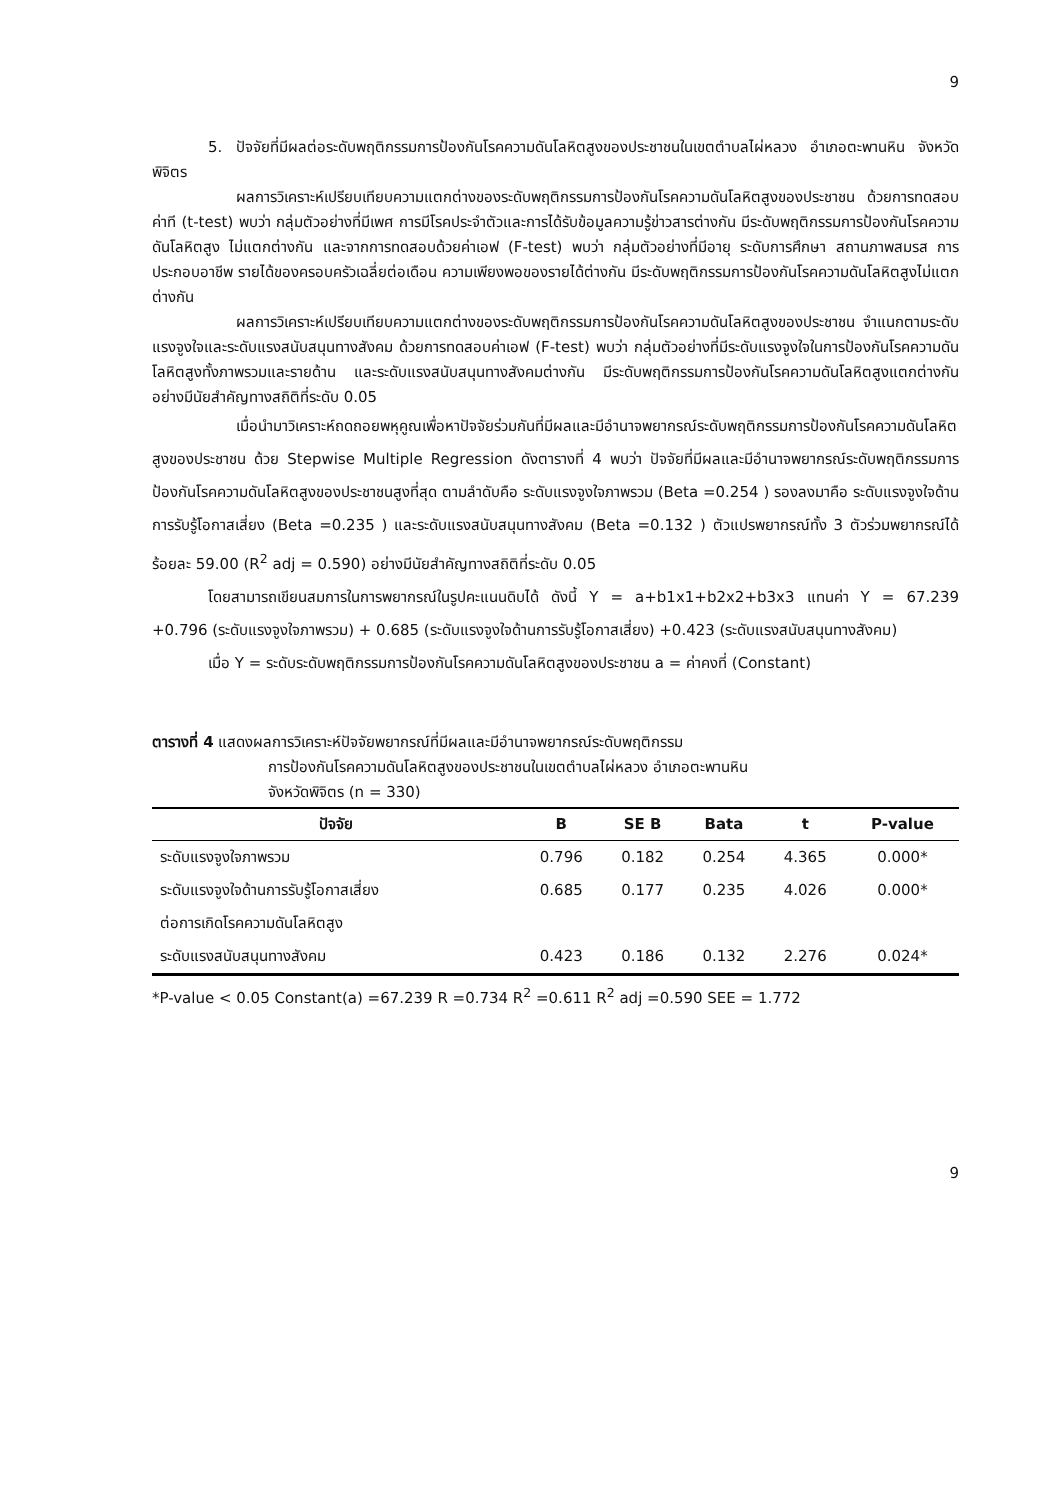9
5. ปัจจัยที่มีผลต่อระดับพฤติกรรมการป้องกันโรคความดันโลหิตสูงของประชาชนในเขตตำบลไผ่หลวง อำเภอตะพานหิน จังหวัดพิจิตร
ผลการวิเคราะห์เปรียบเทียบความแตกต่างของระดับพฤติกรรมการป้องกันโรคความดันโลหิตสูงของประชาชน ด้วยการทดสอบค่าที (t-test) พบว่า กลุ่มตัวอย่างที่มีเพศ การมีโรคประจำตัวและการได้รับข้อมูลความรู้ข่าวสารต่างกัน มีระดับพฤติกรรมการป้องกันโรคความดันโลหิตสูง ไม่แตกต่างกัน และจากการทดสอบด้วยค่าเอฟ (F-test) พบว่า กลุ่มตัวอย่างที่มีอายุ ระดับการศึกษา สถานภาพสมรส การประกอบอาชีพ รายได้ของครอบครัวเฉลี่ยต่อเดือน ความเพียงพอของรายได้ต่างกัน มีระดับพฤติกรรมการป้องกันโรคความดันโลหิตสูงไม่แตกต่างกัน
ผลการวิเคราะห์เปรียบเทียบความแตกต่างของระดับพฤติกรรมการป้องกันโรคความดันโลหิตสูงของประชาชน จำแนกตามระดับแรงจูงใจและระดับแรงสนับสนุนทางสังคม ด้วยการทดสอบค่าเอฟ (F-test) พบว่า กลุ่มตัวอย่างที่มีระดับแรงจูงใจในการป้องกันโรคความดันโลหิตสูงทั้งภาพรวมและรายด้าน และระดับแรงสนับสนุนทางสังคมต่างกัน มีระดับพฤติกรรมการป้องกันโรคความดันโลหิตสูงแตกต่างกัน อย่างมีนัยสำคัญทางสถิติที่ระดับ 0.05
เมื่อนำมาวิเคราะห์ถดถอยพหุคูณเพื่อหาปัจจัยร่วมกันที่มีผลและมีอำนาจพยากรณ์ระดับพฤติกรรมการป้องกันโรคความดันโลหิตสูงของประชาชน ด้วย Stepwise Multiple Regression ดังตารางที่ 4 พบว่า ปัจจัยที่มีผลและมีอำนาจพยากรณ์ระดับพฤติกรรมการป้องกันโรคความดันโลหิตสูงของประชาชนสูงที่สุด ตามลำดับคือ ระดับแรงจูงใจภาพรวม (Beta =0.254 ) รองลงมาคือ ระดับแรงจูงใจด้านการรับรู้โอกาสเสี่ยง (Beta =0.235 ) และระดับแรงสนับสนุนทางสังคม (Beta =0.132 ) ตัวแปรพยากรณ์ทั้ง 3 ตัวร่วมพยากรณ์ได้ร้อยละ 59.00 (R<sup>2</sup> adj = 0.590) อย่างมีนัยสำคัญทางสถิติที่ระดับ 0.05
โดยสามารถเขียนสมการในการพยากรณ์ในรูปคะแนนดิบได้ ดังนี้ Y = a+b1x1+b2x2+b3x3 แทนค่า Y = 67.239 +0.796 (ระดับแรงจูงใจภาพรวม) + 0.685 (ระดับแรงจูงใจด้านการรับรู้โอกาสเสี่ยง) +0.423 (ระดับแรงสนับสนุนทางสังคม)
เมื่อ Y = ระดับระดับพฤติกรรมการป้องกันโรคความดันโลหิตสูงของประชาชน a = ค่าคงที่ (Constant)
ตารางที่ 4 แสดงผลการวิเคราะห์ปัจจัยพยากรณ์ที่มีผลและมีอำนาจพยากรณ์ระดับพฤติกรรม
การป้องกันโรคความดันโลหิตสูงของประชาชนในเขตตำบลไผ่หลวง อำเภอตะพานหิน
จังหวัดพิจิตร (n = 330)
| ปัจจัย | B | SE B | Bata | t | P-value |
| --- | --- | --- | --- | --- | --- |
| ระดับแรงจูงใจภาพรวม | 0.796 | 0.182 | 0.254 | 4.365 | 0.000* |
| ระดับแรงจูงใจด้านการรับรู้โอกาสเสี่ยง | 0.685 | 0.177 | 0.235 | 4.026 | 0.000* |
| ต่อการเกิดโรคความดันโลหิตสูง | | | | | |
| ระดับแรงสนับสนุนทางสังคม | 0.423 | 0.186 | 0.132 | 2.276 | 0.024* |
*P-value < 0.05 Constant(a) =67.239 R =0.734 R<sup>2</sup> =0.611 R<sup>2</sup> adj =0.590 SEE = 1.772
9